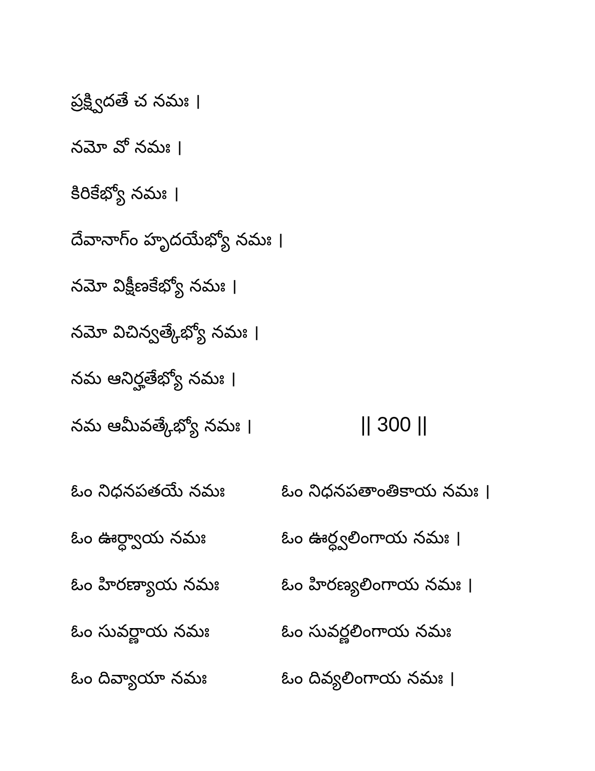ప్రక్ష్విదతే చ నమః ।
నమో వో నమః ।
కిరికేభ్యో నమః ।
దేవానాగ్ం హృదయేభ్యో నమః ।
నమో విక్షీణకేభ్యో నమః ।
నమో విచిన్వత్కేభ్యో నమః ।
నమ ఆనిర్హతేభ్యో నమః ।
నమ ఆమీవత్కేభ్యో నమః । || 300 ||
| ఓం నిధనపతయే నమః | ఓం నిధనపతాంతికాయ నమః । |
| ఓం ఊర్ధ్వాయ నమః | ఓం ఊర్ధ్వలింగాయ నమః । |
| ఓం హిరణ్యాయ నమః | ఓం హిరణ్యలింగాయ నమః । |
| ఓం సువర్ణాయ నమః | ఓం సువర్ణలింగాయ నమః |
| ఓం దివ్యాయా నమః | ఓం దివ్యలింగాయ నమః । |